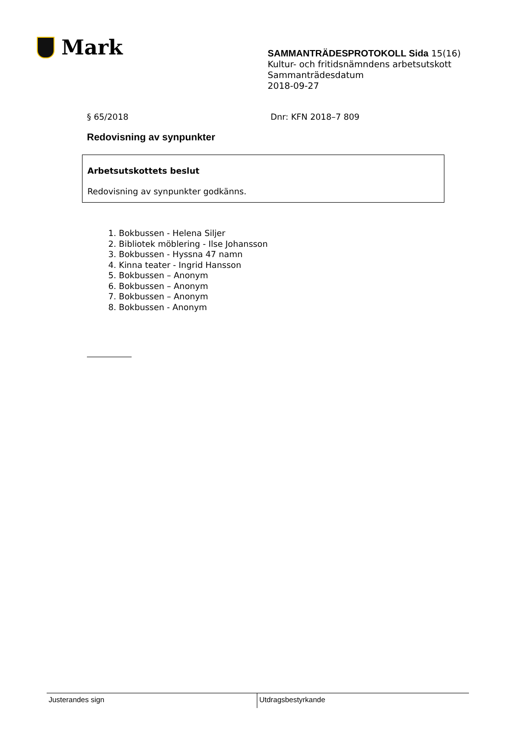Mark
SAMMANTRÄDESPROTOKOLL Sida 15(16)
Kultur- och fritidsnämndens arbetsutskott
Sammanträdesdatum
2018-09-27
§ 65/2018 Dnr: KFN 2018–7 809
Redovisning av synpunkter
Arbetsutskottets beslut
Redovisning av synpunkter godkänns.
1. Bokbussen - Helena Siljer
2. Bibliotek möblering - Ilse Johansson
3. Bokbussen - Hyssna 47 namn
4. Kinna teater - Ingrid Hansson
5. Bokbussen – Anonym
6. Bokbussen – Anonym
7. Bokbussen – Anonym
8. Bokbussen - Anonym
Justerandes sign Utdragsbestyrkande